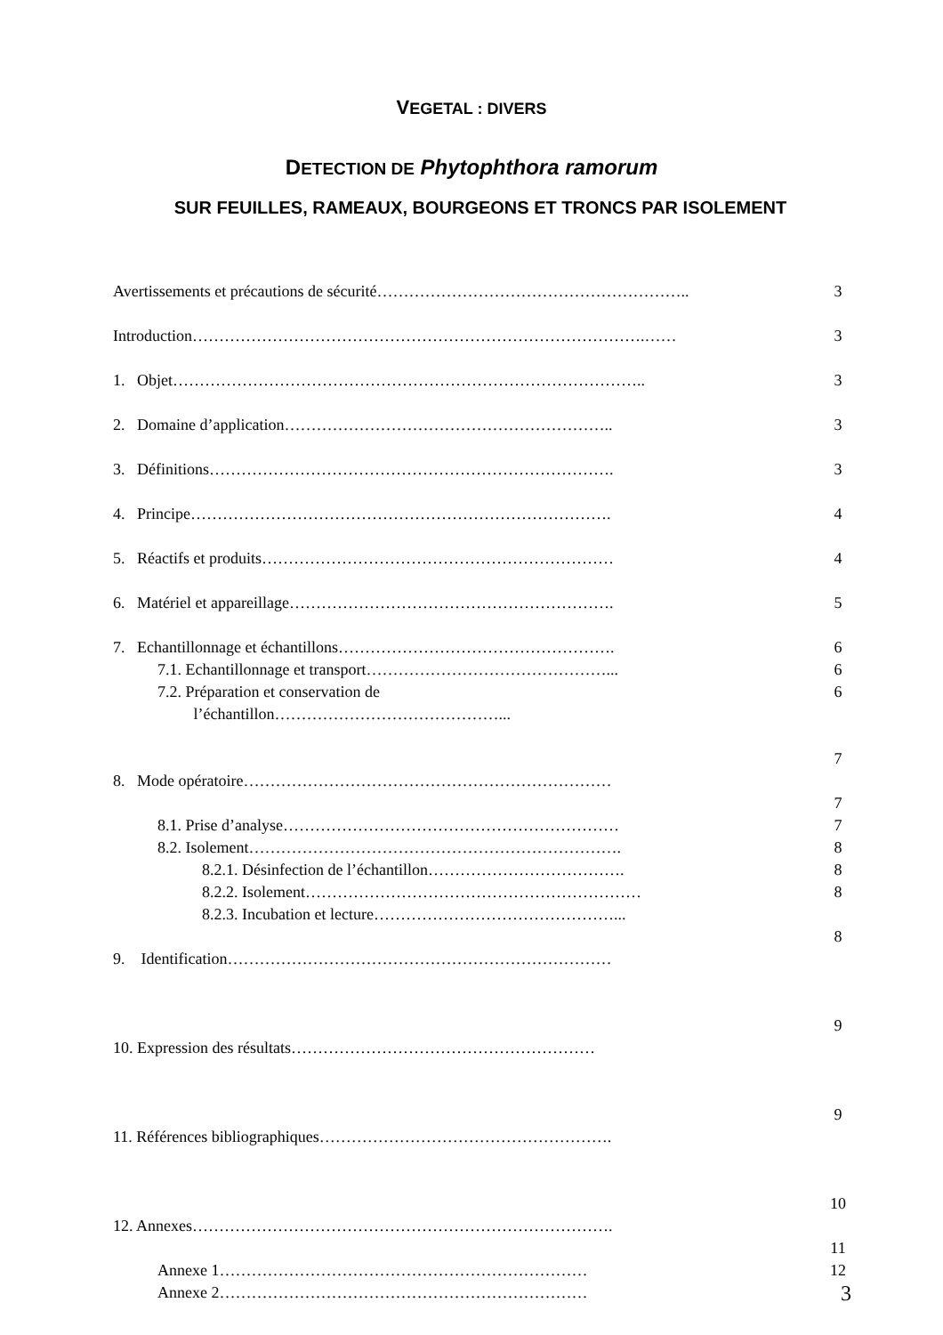VEGETAL : DIVERS
DETECTION DE Phytophthora ramorum
SUR FEUILLES, RAMEAUX, BOURGEONS ET TRONCS PAR ISOLEMENT
Avertissements et précautions de sécurité………………………………………………….. 3
Introduction………………………………………………………………………….…… 3
1. Objet…………………………………………………………………………….. 3
2. Domaine d’application…………………………………………………….. 3
3. Définitions…………………………………………………………………. 3
4. Principe……………………………………………………………………. 4
5. Réactifs et produits………………………………………………………… 4
6. Matériel et appareillage……………………………………………………. 5
7. Echantillonnage et échantillons……………………………………………. 6
7.1. Echantillonnage et transport………………………………………... 6
7.2. Préparation et conservation de
l’échantillon……………………………………... 6
7
8. Mode opératoire……………………………………………………………
7
8.1. Prise d’analyse……………………………………………………… 7
8.2. Isolement……………………………………………………………. 8
8.2.1. Désinfection de l’échantillon………………………………. 8
8.2.2. Isolement……………………………………………………… 8
8.2.3. Incubation et lecture………………………………………...
8
9. Identification………………………………………………………………
9
10. Expression des résultats…………………………………………………
9
11. Références bibliographiques……………………………………………….
10
12. Annexes…………………………………………………………………….
11
Annexe 1…………………………………………………………… 12
Annexe 2……………………………………………………………
3